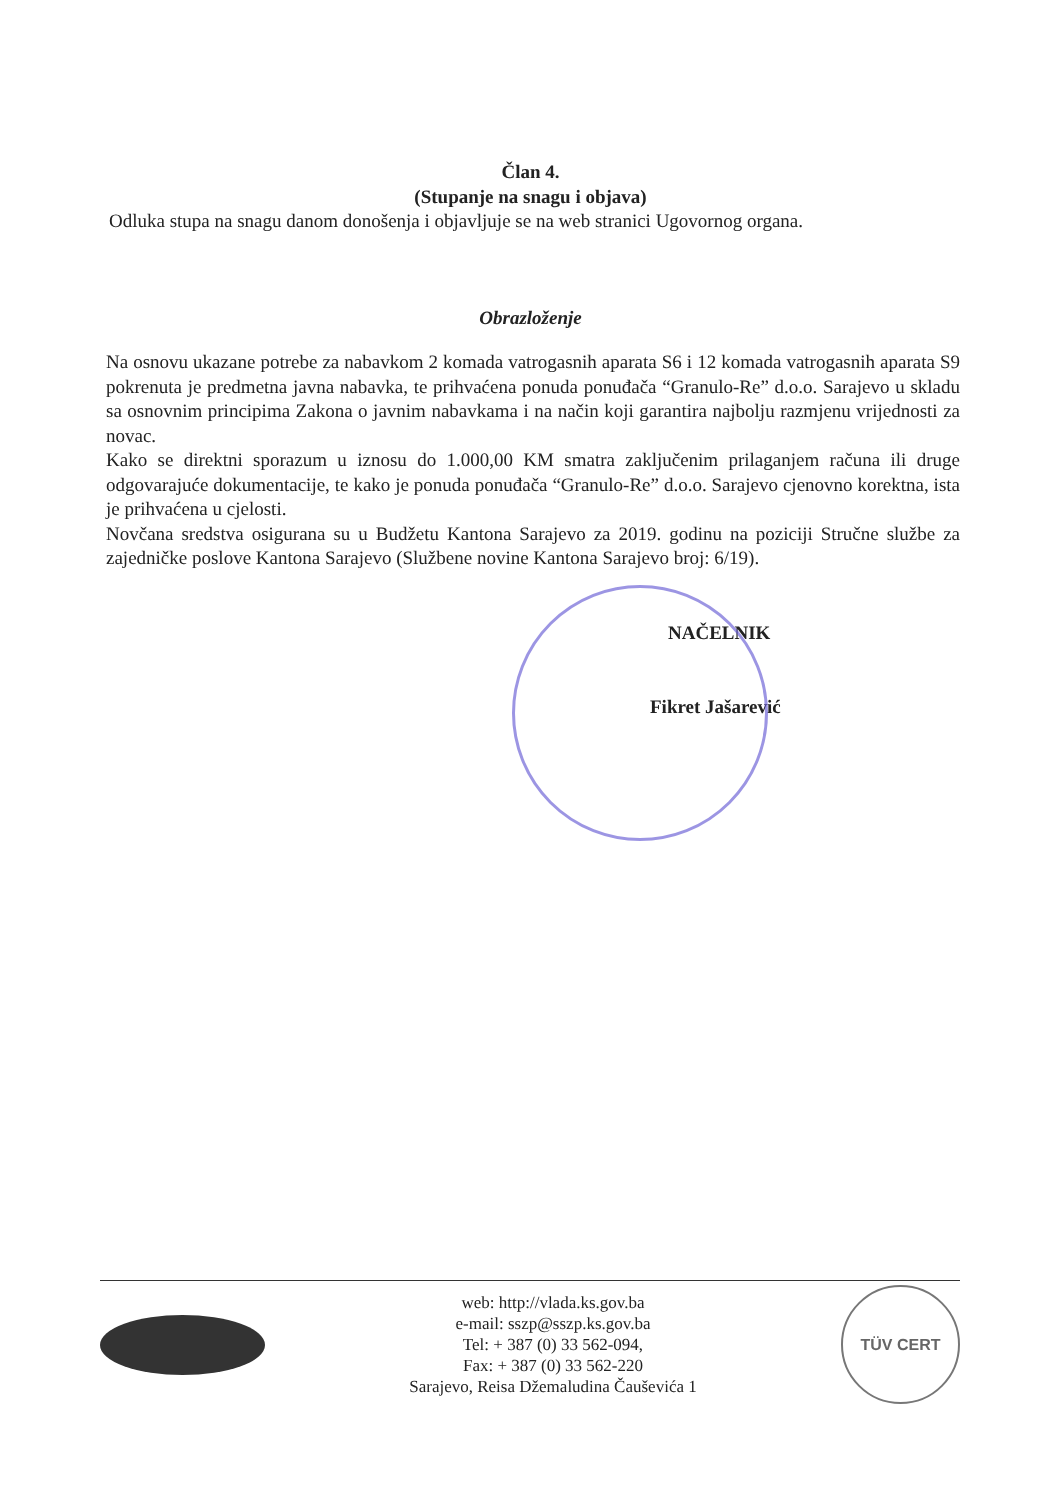Član 4.
(Stupanje na snagu i objava)
Odluka stupa na snagu danom donošenja i objavljuje se na web stranici Ugovornog organa.
Obrazloženje
Na osnovu ukazane potrebe za nabavkom 2 komada vatrogasnih aparata S6 i 12 komada vatrogasnih aparata S9 pokrenuta je predmetna javna nabavka, te prihvaćena ponuda ponuđača “Granulo-Re” d.o.o. Sarajevo u skladu sa osnovnim principima Zakona o javnim nabavkama i na način koji garantira najbolju razmjenu vrijednosti za novac.
Kako se direktni sporazum u iznosu do 1.000,00 KM smatra zaključenim prilaganjem računa ili druge odgovarajuće dokumentacije, te kako je ponuda ponuđača “Granulo-Re” d.o.o. Sarajevo cjenovno korektna, ista je prihvaćena u cjelosti.
Novčana sredstva osigurana su u Budžetu Kantona Sarajevo za 2019. godinu na poziciji Stručne službe za zajedničke poslove Kantona Sarajevo (Službene novine Kantona Sarajevo broj: 6/19).
NAČELNIK
Fikret Jašarević
web: http://vlada.ks.gov.ba
e-mail: sszp@sszp.ks.gov.ba
Tel: + 387 (0) 33 562-094,
Fax: + 387 (0) 33 562-220
Sarajevo, Reisa Džemaludina Čauševića 1
TÜV CERT